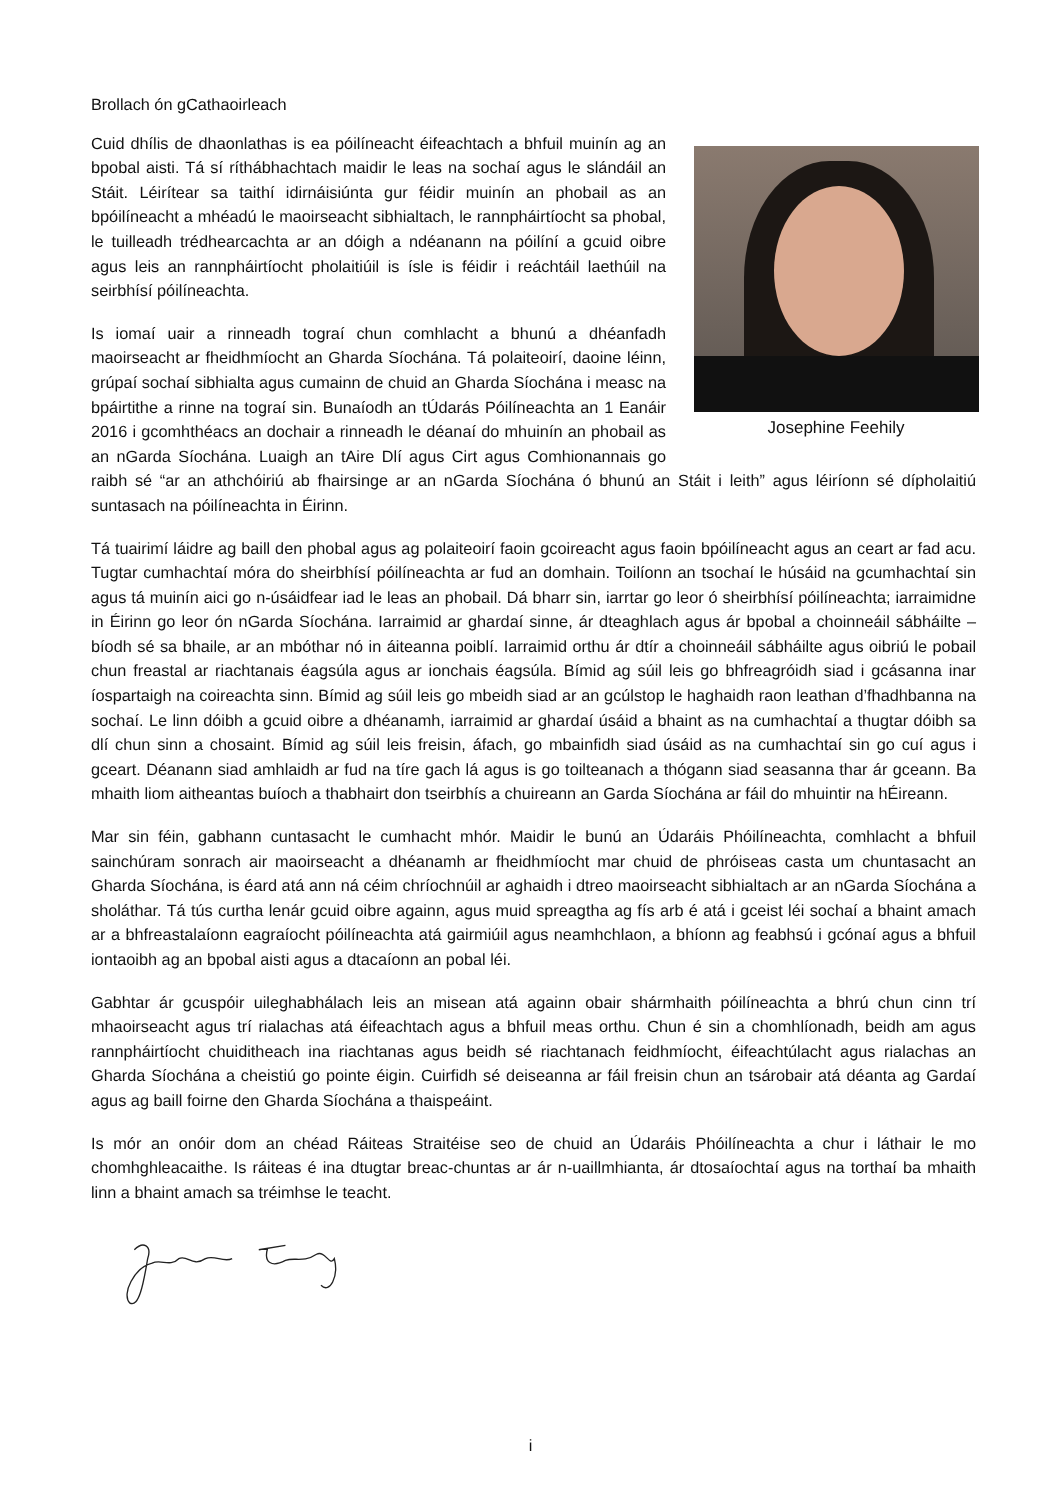Brollach ón gCathaoirleach
Josephine Feehily
Cuid dhílis de dhaonlathas is ea póilíneacht éifeachtach a bhfuil muinín ag an bpobal aisti. Tá sí ríthábhachtach maidir le leas na sochaí agus le slándáil an Stáit. Léirítear sa taithí idirnáisiúnta gur féidir muinín an phobail as an bpóilíneacht a mhéadú le maoirseacht sibhialtach, le rannpháirtíocht sa phobal, le tuilleadh trédhearcachta ar an dóigh a ndéanann na póilíní a gcuid oibre agus leis an rannpháirtíocht pholaitiúil is ísle is féidir i reáchtáil laethúil na seirbhísí póilíneachta.
Is iomaí uair a rinneadh tograí chun comhlacht a bhunú a dhéanfadh maoirseacht ar fheidhmíocht an Gharda Síochána. Tá polaiteoirí, daoine léinn, grúpaí sochaí sibhialta agus cumainn de chuid an Gharda Síochána i measc na bpáirtithe a rinne na tograí sin. Bunaíodh an tÚdarás Póilíneachta an 1 Eanáir 2016 i gcomhthéacs an dochair a rinneadh le déanaí do mhuinín an phobail as an nGarda Síochána. Luaigh an tAire Dlí agus Cirt agus Comhionannais go raibh sé “ar an athchóiriú ab fhairsinge ar an nGarda Síochána ó bhunú an Stáit i leith” agus léiríonn sé dípholaitiú suntasach na póilíneachta in Éirinn.
Tá tuairimí láidre ag baill den phobal agus ag polaiteoirí faoin gcoireacht agus faoin bpóilíneacht agus an ceart ar fad acu. Tugtar cumhachtaí móra do sheirbhísí póilíneachta ar fud an domhain. Toilíonn an tsochaí le húsáid na gcumhachtaí sin agus tá muinín aici go n-úsáidfear iad le leas an phobail. Dá bharr sin, iarrtar go leor ó sheirbhísí póilíneachta; iarraimidne in Éirinn go leor ón nGarda Síochána. Iarraimid ar ghardaí sinne, ár dteaghlach agus ár bpobal a choinneáil sábháilte – bíodh sé sa bhaile, ar an mbóthar nó in áiteanna poiblí. Iarraimid orthu ár dtír a choinneáil sábháilte agus oibriú le pobail chun freastal ar riachtanais éagsúla agus ar ionchais éagsúla. Bímid ag súil leis go bhfreagróidh siad i gcásanna inar íospartaigh na coireachta sinn. Bímid ag súil leis go mbeidh siad ar an gcúlstop le haghaidh raon leathan d’fhadhbanna na sochaí. Le linn dóibh a gcuid oibre a dhéanamh, iarraimid ar ghardaí úsáid a bhaint as na cumhachtaí a thugtar dóibh sa dlí chun sinn a chosaint. Bímid ag súil leis freisin, áfach, go mbainfidh siad úsáid as na cumhachtaí sin go cuí agus i gceart. Déanann siad amhlaidh ar fud na tíre gach lá agus is go toilteanach a thógann siad seasanna thar ár gceann. Ba mhaith liom aitheantas buíoch a thabhairt don tseirbhís a chuireann an Garda Síochána ar fáil do mhuintir na hÉireann.
Mar sin féin, gabhann cuntasacht le cumhacht mhór. Maidir le bunú an Údaráis Phóilíneachta, comhlacht a bhfuil sainchúram sonrach air maoirseacht a dhéanamh ar fheidhmíocht mar chuid de phróiseas casta um chuntasacht an Gharda Síochána, is éard atá ann ná céim chríochnúil ar aghaidh i dtreo maoirseacht sibhialtach ar an nGarda Síochána a sholáthar. Tá tús curtha lenár gcuid oibre againn, agus muid spreagtha ag fís arb é atá i gceist léi sochaí a bhaint amach ar a bhfreastalaíonn eagraíocht póilíneachta atá gairmiúil agus neamhchlaon, a bhíonn ag feabhsú i gcónaí agus a bhfuil iontaoibh ag an bpobal aisti agus a dtacaíonn an pobal léi.
Gabhtar ár gcuspóir uileghabhálach leis an misean atá againn obair shármhaith póilíneachta a bhrú chun cinn trí mhaoirseacht agus trí rialachas atá éifeachtach agus a bhfuil meas orthu. Chun é sin a chomhlíonadh, beidh am agus rannpháirtíocht chuiditheach ina riachtanas agus beidh sé riachtanach feidhmíocht, éifeachtúlacht agus rialachas an Gharda Síochána a cheistiú go pointe éigin. Cuirfidh sé deiseanna ar fáil freisin chun an tsárobair atá déanta ag Gardaí agus ag baill foirne den Gharda Síochána a thaispeáint.
Is mór an onóir dom an chéad Ráiteas Straitéise seo de chuid an Údaráis Phóilíneachta a chur i láthair le mo chomhghleacaithe. Is ráiteas é ina dtugtar breac-chuntas ar ár n-uaillmhianta, ár dtosaíochtaí agus na torthaí ba mhaith linn a bhaint amach sa tréimhse le teacht.
i